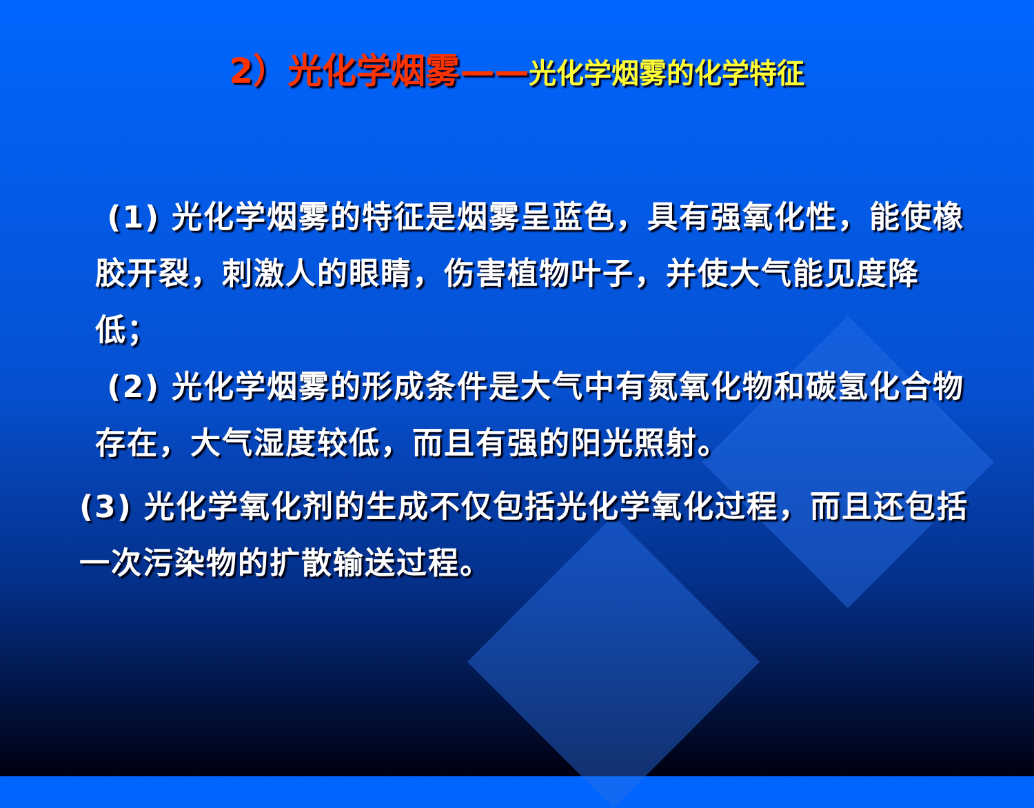2）光化学烟雾——光化学烟雾的化学特征
(1) 光化学烟雾的特征是烟雾呈蓝色，具有强氧化性，能使橡胶开裂，刺激人的眼睛，伤害植物叶子，并使大气能见度降低；
(2) 光化学烟雾的形成条件是大气中有氮氧化物和碳氢化合物存在，大气湿度较低，而且有强的阳光照射。
(3) 光化学氧化剂的生成不仅包括光化学氧化过程，而且还包括一次污染物的扩散输送过程。